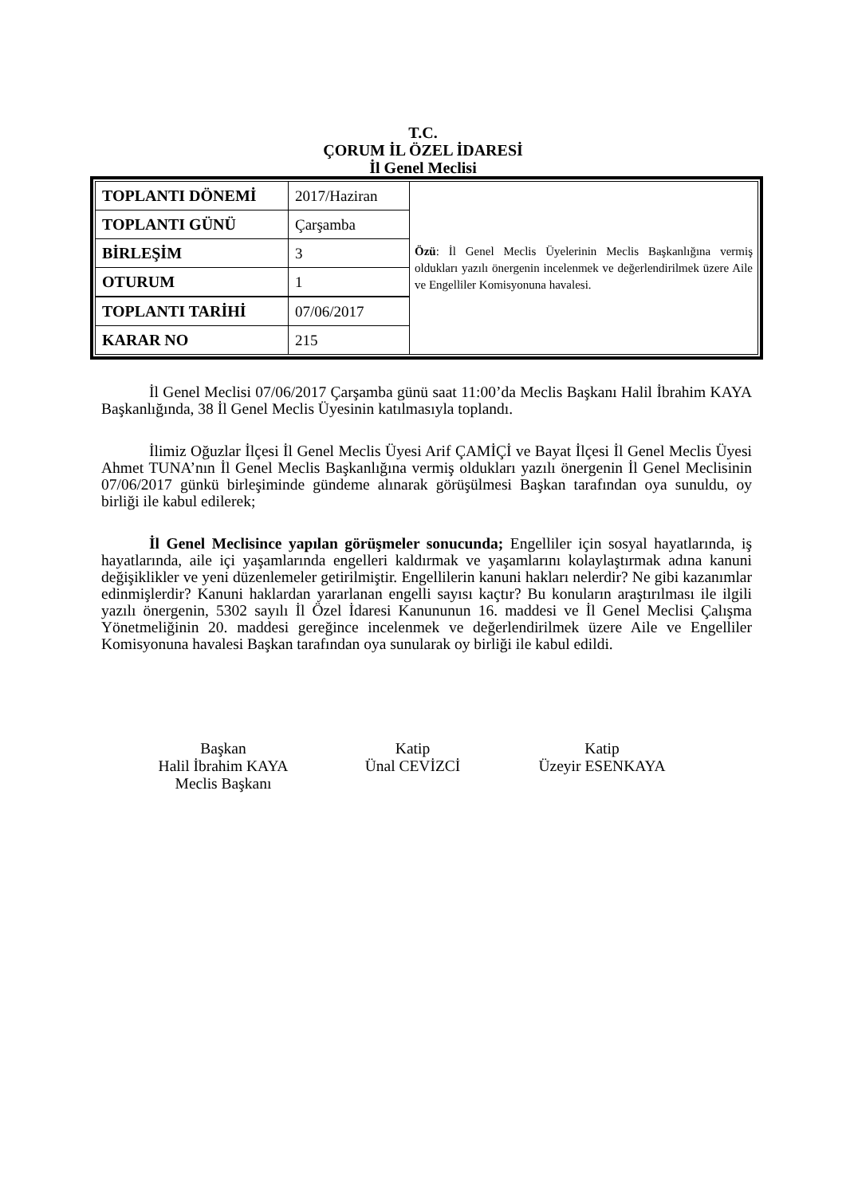T.C.
ÇORUM İL ÖZEL İDARESİ
İl Genel Meclisi
| TOPLANTI DÖNEMİ | 2017/Haziran | Özü : İl Genel Meclis Üyelerinin Meclis Başkanlığına vermiş oldukları yazılı önergenin incelenmek ve değerlendirilmek üzere Aile ve Engelliler Komisyonuna havalesi. |
| TOPLANTI GÜNÜ | Çarşamba | |
| BİRLEŞİM | 3 | |
| OTURUM | 1 | |
| TOPLANTI TARİHİ | 07/06/2017 | |
| KARAR NO | 215 | |
İl Genel Meclisi 07/06/2017 Çarşamba günü saat 11:00’da Meclis Başkanı Halil İbrahim KAYA Başkanlığında, 38 İl Genel Meclis Üyesinin katılmasıyla toplandı.
İlimiz Oğuzlar İlçesi İl Genel Meclis Üyesi Arif ÇAMİÇİ ve Bayat İlçesi İl Genel Meclis Üyesi Ahmet TUNA’nın İl Genel Meclis Başkanlığına vermiş oldukları yazılı önergenin İl Genel Meclisinin 07/06/2017 günkü birleşiminde gündeme alınarak görüşülmesi Başkan tarafından oya sunuldu, oy birliği ile kabul edilerek;
İl Genel Meclisince yapılan görüşmeler sonucunda; Engelliler için sosyal hayatlarında, iş hayatlarında, aile içi yaşamlarında engelleri kaldırmak ve yaşamlarını kolaylaştırmak adına kanuni değişiklikler ve yeni düzenlemeler getirilmiştir. Engellilerin kanuni hakları nelerdir? Ne gibi kazanımlar edinmişlerdir? Kanuni haklardan yararlanan engelli sayısı kaçtır? Bu konuların araştırılması ile ilgili yazılı önergenin, 5302 sayılı İl Özel İdaresi Kanununun 16. maddesi ve İl Genel Meclisi Çalışma Yönetmeliğinin 20. maddesi gereğince incelenmek ve değerlendirilmek üzere Aile ve Engelliler Komisyonuna havalesi Başkan tarafından oya sunularak oy birliği ile kabul edildi.
Başkan
Halil İbrahim KAYA
Meclis Başkanı
Katip
Ünal CEVİZCİ
Katip
Üzeyir ESENKAYA